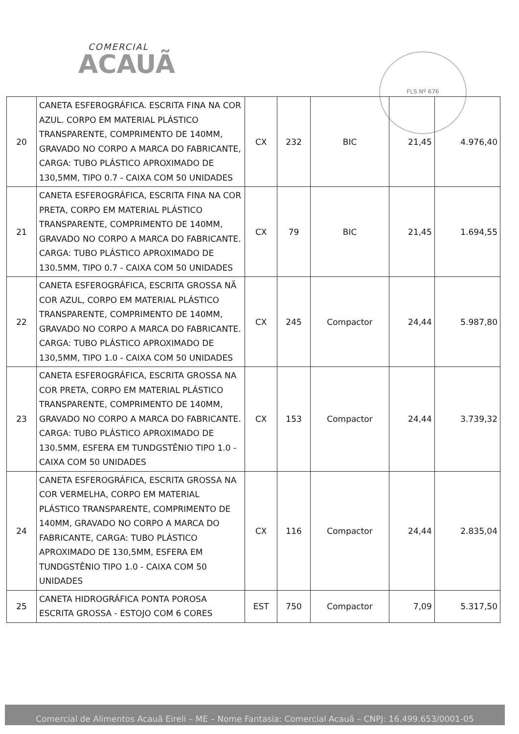COMERCIAL
ACAUÃ
FLS Nº 676
| 20 | CANETA ESFEROGRÁFICA. ESCRITA FINA NA COR AZUL. CORPO EM MATERIAL PLÁSTICO TRANSPARENTE, COMPRIMENTO DE 140MM, GRAVADO NO CORPO A MARCA DO FABRICANTE, CARGA: TUBO PLÁSTICO APROXIMADO DE 130,5MM, TIPO 0.7 - CAIXA COM 50 UNIDADES | CX | 232 | BIC | 21,45 | 4.976,40 |
| 21 | CANETA ESFEROGRÁFICA, ESCRITA FINA NA COR PRETA, CORPO EM MATERIAL PLÁSTICO TRANSPARENTE, COMPRIMENTO DE 140MM, GRAVADO NO CORPO A MARCA DO FABRICANTE. CARGA: TUBO PLÁSTICO APROXIMADO DE 130.5MM, TIPO 0.7 - CAIXA COM 50 UNIDADES | CX | 79 | BIC | 21,45 | 1.694,55 |
| 22 | CANETA ESFEROGRÁFICA, ESCRITA GROSSA NÃ COR AZUL, CORPO EM MATERIAL PLÁSTICO TRANSPARENTE, COMPRIMENTO DE 140MM, GRAVADO NO CORPO A MARCA DO FABRICANTE. CARGA: TUBO PLÁSTICO APROXIMADO DE 130,5MM, TIPO 1.0 - CAIXA COM 50 UNIDADES | CX | 245 | Compactor | 24,44 | 5.987,80 |
| 23 | CANETA ESFEROGRÁFICA, ESCRITA GROSSA NA COR PRETA, CORPO EM MATERIAL PLÁSTICO TRANSPARENTE, COMPRIMENTO DE 140MM, GRAVADO NO CORPO A MARCA DO FABRICANTE. CARGA: TUBO PLÁSTICO APROXIMADO DE 130.5MM, ESFERA EM TUNDGSTÊNIO TIPO 1.0 - CAIXA COM 50 UNIDADES | CX | 153 | Compactor | 24,44 | 3.739,32 |
| 24 | CANETA ESFEROGRÁFICA, ESCRITA GROSSA NA COR VERMELHA, CORPO EM MATERIAL PLÁSTICO TRANSPARENTE, COMPRIMENTO DE 140MM, GRAVADO NO CORPO A MARCA DO FABRICANTE, CARGA: TUBO PLÁSTICO APROXIMADO DE 130,5MM, ESFERA EM TUNDGSTÊNIO TIPO 1.0 - CAIXA COM 50 UNIDADES | CX | 116 | Compactor | 24,44 | 2.835,04 |
| 25 | CANETA HIDROGRÁFICA PONTA POROSA ESCRITA GROSSA - ESTOJO COM 6 CORES | EST | 750 | Compactor | 7,09 | 5.317,50 |
Comercial de Alimentos Acauã Eireli – ME – Nome Fantasia: Comercial Acauã – CNPJ: 16.499.653/0001-05